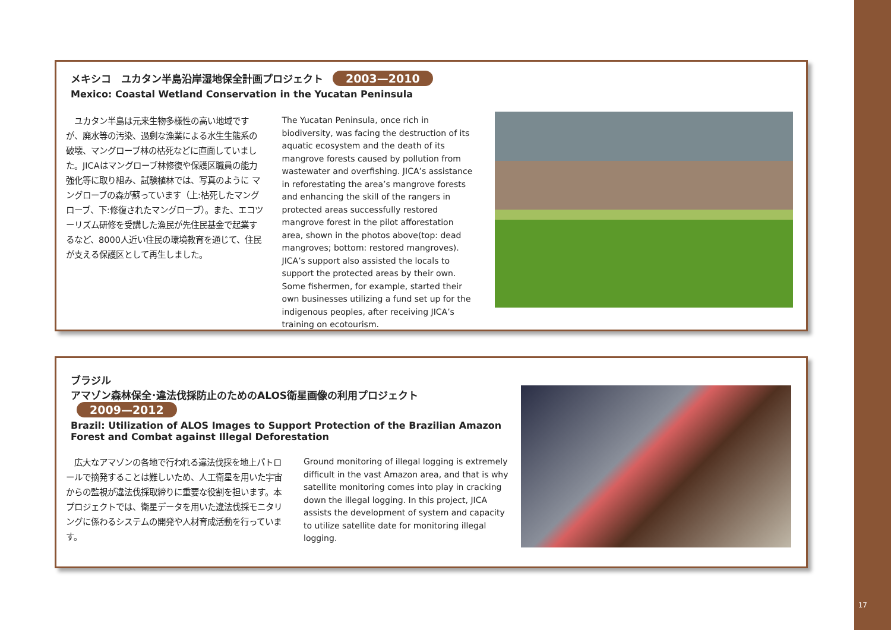メキシコ　ユカタン半島沿岸湿地保全計画プロジェクト 2003—2010
Mexico: Coastal Wetland Conservation in the Yucatan Peninsula
　ユカタン半島は元来生物多様性の高い地域ですが、廃水等の汚染、過剰な漁業による水生生態系の破壊、マングローブ林の枯死などに直面していました。JICAはマングローブ林修復や保護区職員の能力強化等に取り組み、試験植林では、写真のように マングローブの森が蘇っています（上:枯死したマングローブ、下:修復されたマングローブ）。また、エコツーリズム研修を受講した漁民が先住民基金で起業するなど、8000人近い住民の環境教育を通じて、住民が支える保護区として再生しました。
The Yucatan Peninsula, once rich in biodiversity, was facing the destruction of its aquatic ecosystem and the death of its mangrove forests caused by pollution from wastewater and overfishing. JICA’s assistance in reforestating the area’s mangrove forests and enhancing the skill of the rangers in protected areas successfully restored mangrove forest in the pilot afforestation area, shown in the photos above(top: dead mangroves; bottom: restored mangroves). JICA’s support also assisted the locals to support the protected areas by their own. Some fishermen, for example, started their own businesses utilizing a fund set up for the indigenous peoples, after receiving JICA’s training on ecotourism.
ブラジル
アマゾン森林保全･違法伐採防止のためのALOS衛星画像の利用プロジェクト 2009—2012
Brazil: Utilization of ALOS Images to Support Protection of the Brazilian Amazon Forest and Combat against Illegal Deforestation
　広大なアマゾンの各地で行われる違法伐採を地上パトロールで摘発することは難しいため、人工衛星を用いた宇宙からの監視が違法伐採取締りに重要な役割を担います。本プロジェクトでは、衛星データを用いた違法伐採モニタリングに係わるシステムの開発や人材育成活動を行っています。
Ground monitoring of illegal logging is extremely difficult in the vast Amazon area, and that is why satellite monitoring comes into play in cracking down the illegal logging. In this project, JICA assists the development of system and capacity to utilize satellite date for monitoring illegal logging.
17